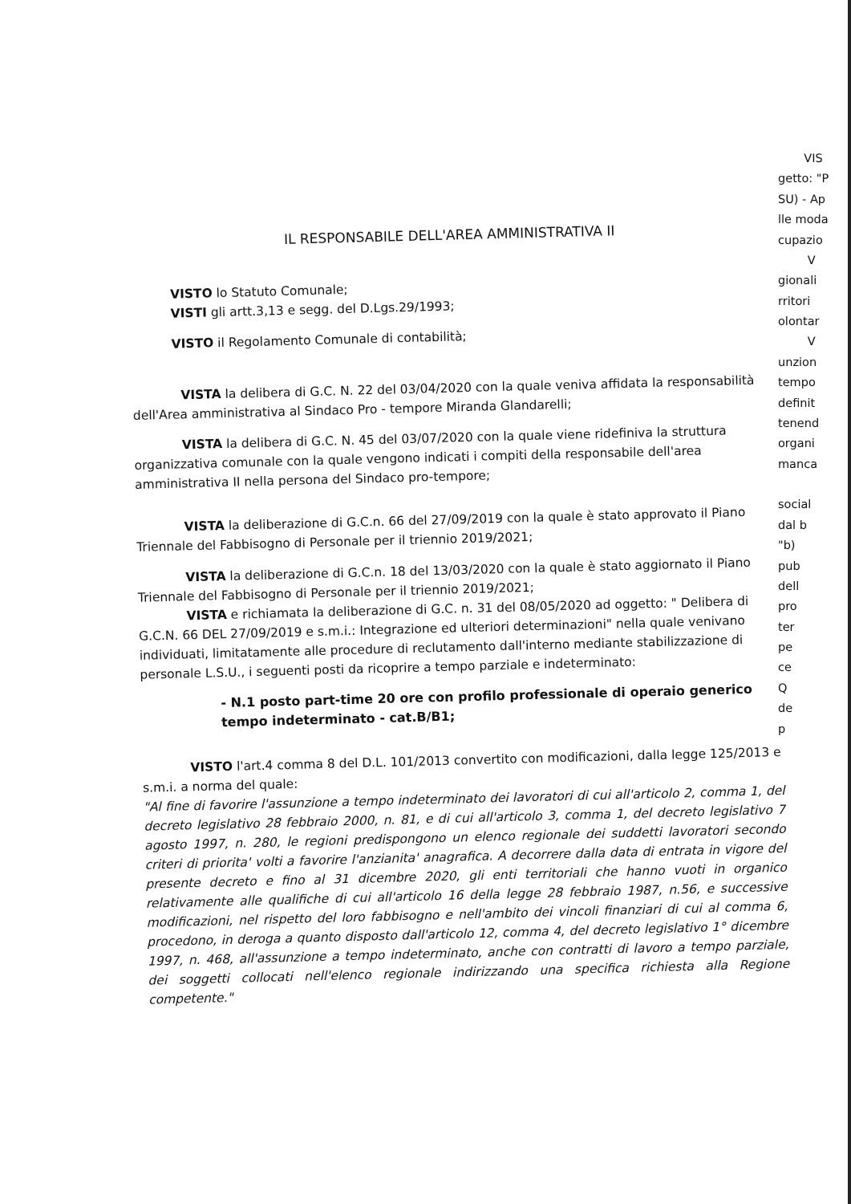IL RESPONSABILE DELL'AREA AMMINISTRATIVA II
VISTO lo Statuto Comunale;
VISTI gli artt.3,13 e segg. del D.Lgs.29/1993;
VISTO il Regolamento Comunale di contabilità;
VISTA la delibera di G.C. N. 22 del 03/04/2020 con la quale veniva affidata la responsabilità dell'Area amministrativa al Sindaco Pro - tempore Miranda Glandarelli;
VISTA la delibera di G.C. N. 45 del 03/07/2020 con la quale viene ridefiniva la struttura organizzativa comunale con la quale vengono indicati i compiti della responsabile dell'area amministrativa II nella persona del Sindaco pro-tempore;
VISTA la deliberazione di G.C.n. 66 del 27/09/2019 con la quale è stato approvato il Piano Triennale del Fabbisogno di Personale per il triennio 2019/2021;
VISTA la deliberazione di G.C.n. 18 del 13/03/2020 con la quale è stato aggiornato il Piano Triennale del Fabbisogno di Personale per il triennio 2019/2021;
VISTA e richiamata la deliberazione di G.C. n. 31 del 08/05/2020 ad oggetto: " Delibera di G.C.N. 66 DEL 27/09/2019 e s.m.i.: Integrazione ed ulteriori determinazioni" nella quale venivano individuati, limitatamente alle procedure di reclutamento dall'interno mediante stabilizzazione di personale L.S.U., i seguenti posti da ricoprire a tempo parziale e indeterminato:
- N.1 posto part-time 20 ore con profilo professionale di operaio generico tempo indeterminato - cat.B/B1;
VISTO l'art.4 comma 8 del D.L. 101/2013 convertito con modificazioni, dalla legge 125/2013 e s.m.i. a norma del quale:
"Al fine di favorire l'assunzione a tempo indeterminato dei lavoratori di cui all'articolo 2, comma 1, del decreto legislativo 28 febbraio 2000, n. 81, e di cui all'articolo 3, comma 1, del decreto legislativo 7 agosto 1997, n. 280, le regioni predispongono un elenco regionale dei suddetti lavoratori secondo criteri di priorita' volti a favorire l'anzianita' anagrafica. A decorrere dalla data di entrata in vigore del presente decreto e fino al 31 dicembre 2020, gli enti territoriali che hanno vuoti in organico relativamente alle qualifiche di cui all'articolo 16 della legge 28 febbraio 1987, n.56, e successive modificazioni, nel rispetto del loro fabbisogno e nell'ambito dei vincoli finanziari di cui al comma 6, procedono, in deroga a quanto disposto dall'articolo 12, comma 4, del decreto legislativo 1° dicembre 1997, n. 468, all'assunzione a tempo indeterminato, anche con contratti di lavoro a tempo parziale, dei soggetti collocati nell'elenco regionale indirizzando una specifica richiesta alla Regione competente."
VIS
getto: "P
SU) - Ap
lle moda
cupazio
V
gionali
rritori
olontar
V
unzion
tempo
definit
tenend
organi
manca
social
dal b
"b)
pub
dell
pro
ter
pe
ce
Q
de
p